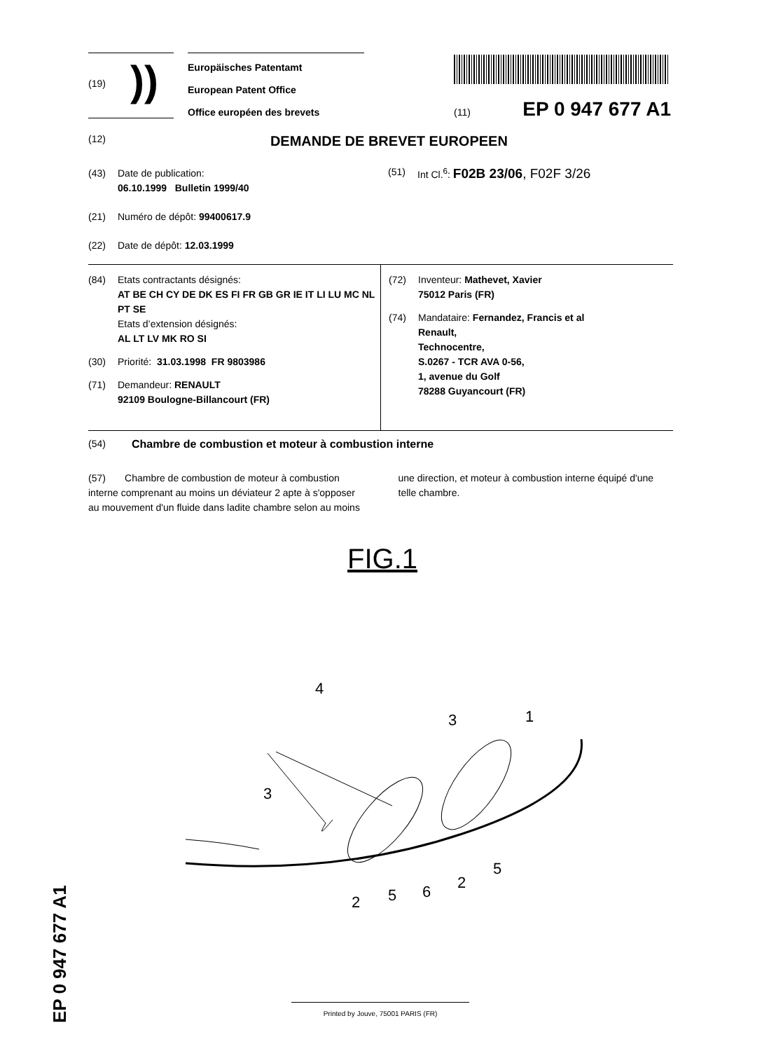(19) ))
Europäisches Patentamt
European Patent Office
Office européen des brevets
(11) EP 0 947 677 A1
(12) DEMANDE DE BREVET EUROPEEN
(43) Date de publication:
06.10.1999 Bulletin 1999/40
(21) Numéro de dépôt: 99400617.9
(22) Date de dépôt: 12.03.1999
(51) Int Cl.<sup>6</sup>: F02B 23/06, F02F 3/26
(84) Etats contractants désignés:
AT BE CH CY DE DK ES FI FR GB GR IE IT LI LU MC NL PT SE
Etats d’extension désignés:
AL LT LV MK RO SI
(30) Priorité: 31.03.1998 FR 9803986
(71) Demandeur: RENAULT
92109 Boulogne-Billancourt (FR)
(72) Inventeur: Mathevet, Xavier
75012 Paris (FR)
(74) Mandataire: Fernandez, Francis et al
Renault,
Technocentre,
S.0267 - TCR AVA 0-56,
1, avenue du Golf
78288 Guyancourt (FR)
(54) Chambre de combustion et moteur à combustion interne
(57) Chambre de combustion de moteur à combustion interne comprenant au moins un déviateur 2 apte à s'opposer au mouvement d'un fluide dans ladite chambre selon au moins une direction, et moteur à combustion interne équipé d'une telle chambre.
FIG.1
4
3
3
1
2
5
6
2
5
EP 0 947 677 A1
Printed by Jouve, 75001 PARIS (FR)